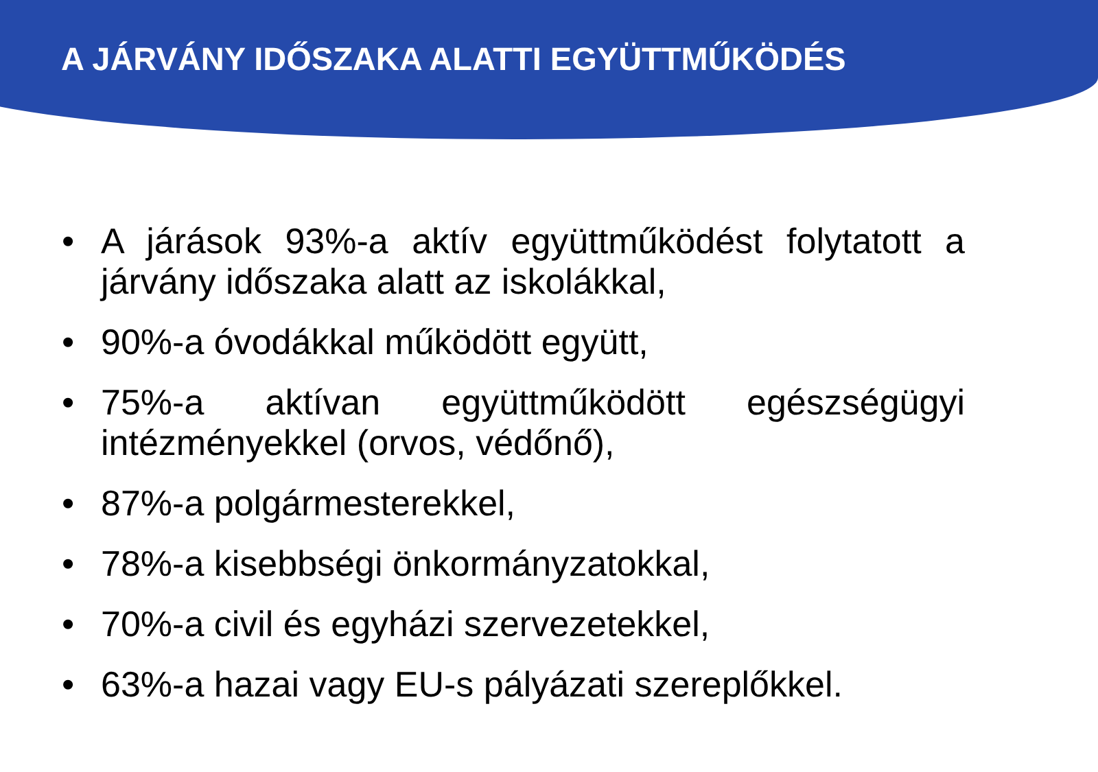A JÁRVÁNY IDŐSZAKA ALATTI EGYÜTTMŰKÖDÉS
• A járások 93%-a aktív együttműködést folytatott a járvány időszaka alatt az iskolákkal,
• 90%-a óvodákkal működött együtt,
• 75%-a aktívan együttműködött egészségügyi intézményekkel (orvos, védőnő),
• 87%-a polgármesterekkel,
• 78%-a kisebbségi önkormányzatokkal,
• 70%-a civil és egyházi szervezetekkel,
• 63%-a hazai vagy EU-s pályázati szereplőkkel.